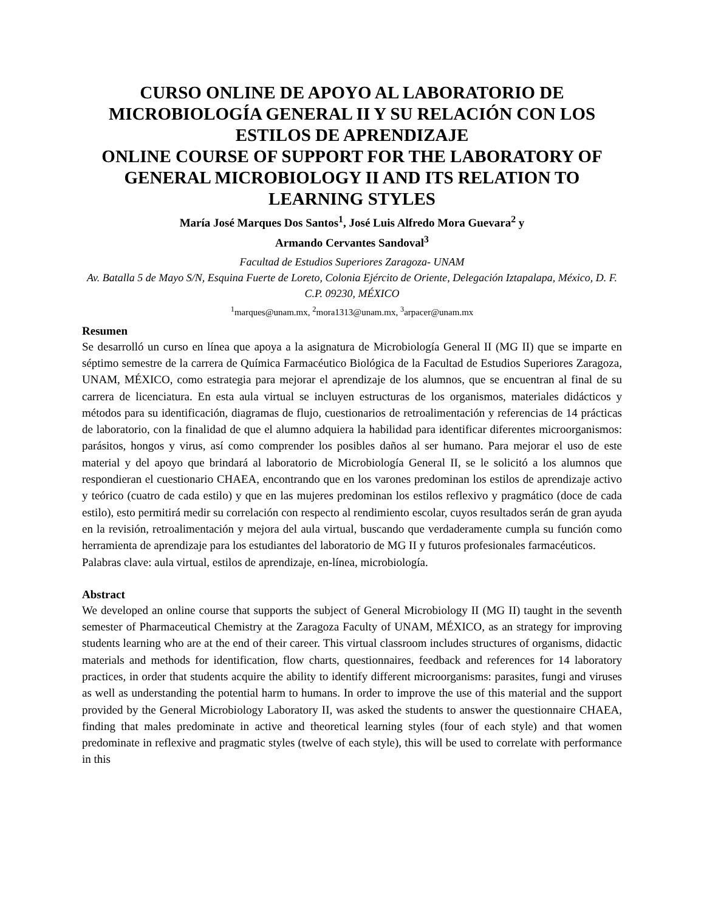CURSO ONLINE DE APOYO AL LABORATORIO DE MICROBIOLOGÍA GENERAL II Y SU RELACIÓN CON LOS ESTILOS DE APRENDIZAJE
ONLINE COURSE OF SUPPORT FOR THE LABORATORY OF GENERAL MICROBIOLOGY II AND ITS RELATION TO LEARNING STYLES
María José Marques Dos Santos<sup>1</sup>, José Luis Alfredo Mora Guevara<sup>2</sup> y
Armando Cervantes Sandoval<sup>3</sup>
Facultad de Estudios Superiores Zaragoza- UNAM
Av. Batalla 5 de Mayo S/N, Esquina Fuerte de Loreto, Colonia Ejército de Oriente, Delegación Iztapalapa, México, D. F. C.P. 09230, MÉXICO
<sup>1</sup> marques@unam.mx, <sup>2</sup>mora1313@unam.mx, <sup>3</sup>arpacer@unam.mx
Resumen
Se desarrolló un curso en línea que apoya a la asignatura de Microbiología General II (MG II) que se imparte en séptimo semestre de la carrera de Química Farmacéutico Biológica de la Facultad de Estudios Superiores Zaragoza, UNAM, MÉXICO, como estrategia para mejorar el aprendizaje de los alumnos, que se encuentran al final de su carrera de licenciatura. En esta aula virtual se incluyen estructuras de los organismos, materiales didácticos y métodos para su identificación, diagramas de flujo, cuestionarios de retroalimentación y referencias de 14 prácticas de laboratorio, con la finalidad de que el alumno adquiera la habilidad para identificar diferentes microorganismos: parásitos, hongos y virus, así como comprender los posibles daños al ser humano. Para mejorar el uso de este material y del apoyo que brindará al laboratorio de Microbiología General II, se le solicitó a los alumnos que respondieran el cuestionario CHAEA, encontrando que en los varones predominan los estilos de aprendizaje activo y teórico (cuatro de cada estilo) y que en las mujeres predominan los estilos reflexivo y pragmático (doce de cada estilo), esto permitirá medir su correlación con respecto al rendimiento escolar, cuyos resultados serán de gran ayuda en la revisión, retroalimentación y mejora del aula virtual, buscando que verdaderamente cumpla su función como herramienta de aprendizaje para los estudiantes del laboratorio de MG II y futuros profesionales farmacéuticos.
Palabras clave: aula virtual, estilos de aprendizaje, en-línea, microbiología.
Abstract
We developed an online course that supports the subject of General Microbiology II (MG II) taught in the seventh semester of Pharmaceutical Chemistry at the Zaragoza Faculty of UNAM, MÉXICO, as an strategy for improving students learning who are at the end of their career. This virtual classroom includes structures of organisms, didactic materials and methods for identification, flow charts, questionnaires, feedback and references for 14 laboratory practices, in order that students acquire the ability to identify different microorganisms: parasites, fungi and viruses as well as understanding the potential harm to humans. In order to improve the use of this material and the support provided by the General Microbiology Laboratory II, was asked the students to answer the questionnaire CHAEA, finding that males predominate in active and theoretical learning styles (four of each style) and that women predominate in reflexive and pragmatic styles (twelve of each style), this will be used to correlate with performance in this